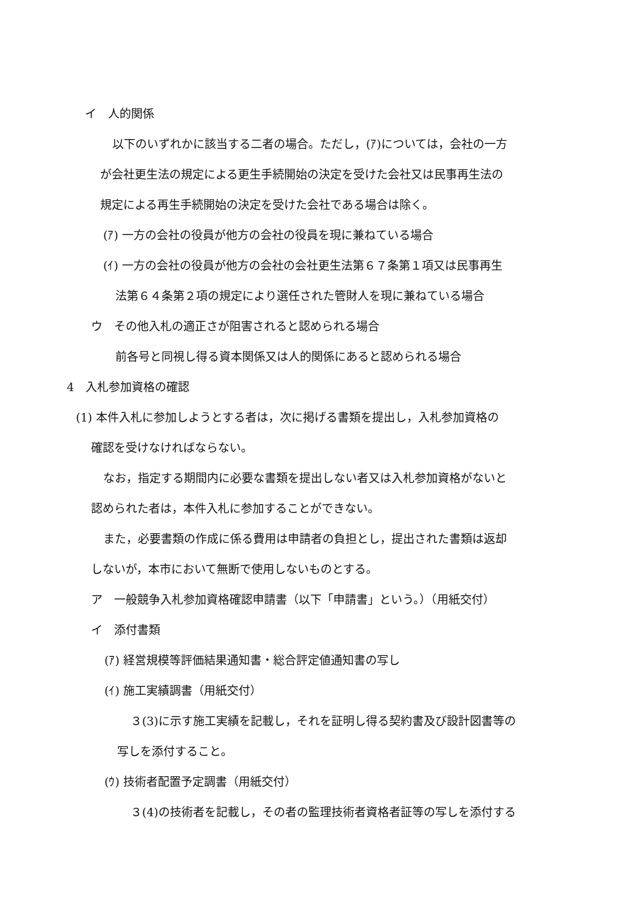イ　人的関係
以下のいずれかに該当する二者の場合。ただし，(ｱ)については，会社の一方
が会社更生法の規定による更生手続開始の決定を受けた会社又は民事再生法の
規定による再生手続開始の決定を受けた会社である場合は除く。
(ｱ) 一方の会社の役員が他方の会社の役員を現に兼ねている場合
(ｲ) 一方の会社の役員が他方の会社の会社更生法第６７条第１項又は民事再生
法第６４条第２項の規定により選任された管財人を現に兼ねている場合
ウ　その他入札の適正さが阻害されると認められる場合
前各号と同視し得る資本関係又は人的関係にあると認められる場合
4　入札参加資格の確認
(1) 本件入札に参加しようとする者は，次に掲げる書類を提出し，入札参加資格の
確認を受けなければならない。
なお，指定する期間内に必要な書類を提出しない者又は入札参加資格がないと
認められた者は，本件入札に参加することができない。
また，必要書類の作成に係る費用は申請者の負担とし，提出された書類は返却
しないが，本市において無断で使用しないものとする。
ア　一般競争入札参加資格確認申請書（以下「申請書」という。）（用紙交付）
イ　添付書類
(ｱ) 経営規模等評価結果通知書・総合評定値通知書の写し
(ｲ) 施工実績調書（用紙交付）
３(3)に示す施工実績を記載し，それを証明し得る契約書及び設計図書等の
写しを添付すること。
(ｳ) 技術者配置予定調書（用紙交付）
３(4)の技術者を記載し，その者の監理技術者資格者証等の写しを添付する